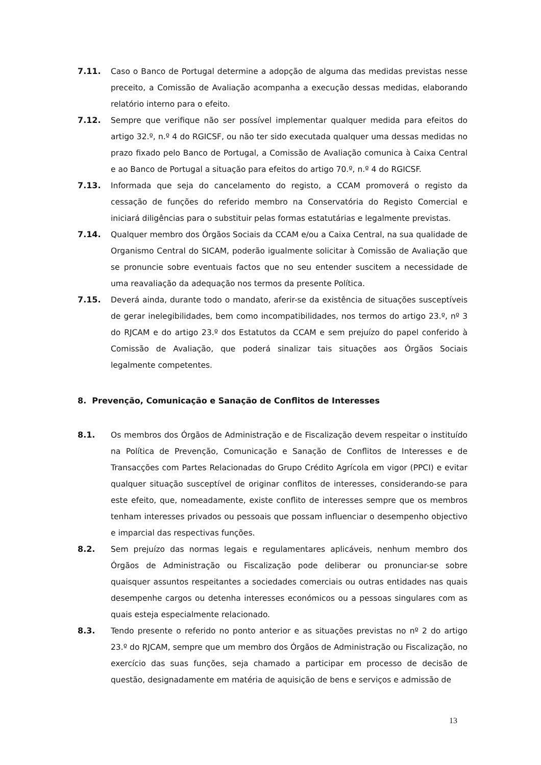7.11. Caso o Banco de Portugal determine a adopção de alguma das medidas previstas nesse preceito, a Comissão de Avaliação acompanha a execução dessas medidas, elaborando relatório interno para o efeito.
7.12. Sempre que verifique não ser possível implementar qualquer medida para efeitos do artigo 32.º, n.º 4 do RGICSF, ou não ter sido executada qualquer uma dessas medidas no prazo fixado pelo Banco de Portugal, a Comissão de Avaliação comunica à Caixa Central e ao Banco de Portugal a situação para efeitos do artigo 70.º, n.º 4 do RGICSF.
7.13. Informada que seja do cancelamento do registo, a CCAM promoverá o registo da cessação de funções do referido membro na Conservatória do Registo Comercial e iniciará diligências para o substituir pelas formas estatutárias e legalmente previstas.
7.14. Qualquer membro dos Órgãos Sociais da CCAM e/ou a Caixa Central, na sua qualidade de Organismo Central do SICAM, poderão igualmente solicitar à Comissão de Avaliação que se pronuncie sobre eventuais factos que no seu entender suscitem a necessidade de uma reavaliação da adequação nos termos da presente Política.
7.15. Deverá ainda, durante todo o mandato, aferir-se da existência de situações susceptíveis de gerar inelegibilidades, bem como incompatibilidades, nos termos do artigo 23.º, nº 3 do RJCAM e do artigo 23.º dos Estatutos da CCAM e sem prejuízo do papel conferido à Comissão de Avaliação, que poderá sinalizar tais situações aos Órgãos Sociais legalmente competentes.
8. Prevenção, Comunicação e Sanação de Conflitos de Interesses
8.1. Os membros dos Órgãos de Administração e de Fiscalização devem respeitar o instituído na Política de Prevenção, Comunicação e Sanação de Conflitos de Interesses e de Transacções com Partes Relacionadas do Grupo Crédito Agrícola em vigor (PPCI) e evitar qualquer situação susceptível de originar conflitos de interesses, considerando-se para este efeito, que, nomeadamente, existe conflito de interesses sempre que os membros tenham interesses privados ou pessoais que possam influenciar o desempenho objectivo e imparcial das respectivas funções.
8.2. Sem prejuízo das normas legais e regulamentares aplicáveis, nenhum membro dos Órgãos de Administração ou Fiscalização pode deliberar ou pronunciar-se sobre quaisquer assuntos respeitantes a sociedades comerciais ou outras entidades nas quais desempenhe cargos ou detenha interesses económicos ou a pessoas singulares com as quais esteja especialmente relacionado.
8.3. Tendo presente o referido no ponto anterior e as situações previstas no nº 2 do artigo 23.º do RJCAM, sempre que um membro dos Órgãos de Administração ou Fiscalização, no exercício das suas funções, seja chamado a participar em processo de decisão de questão, designadamente em matéria de aquisição de bens e serviços e admissão de
13